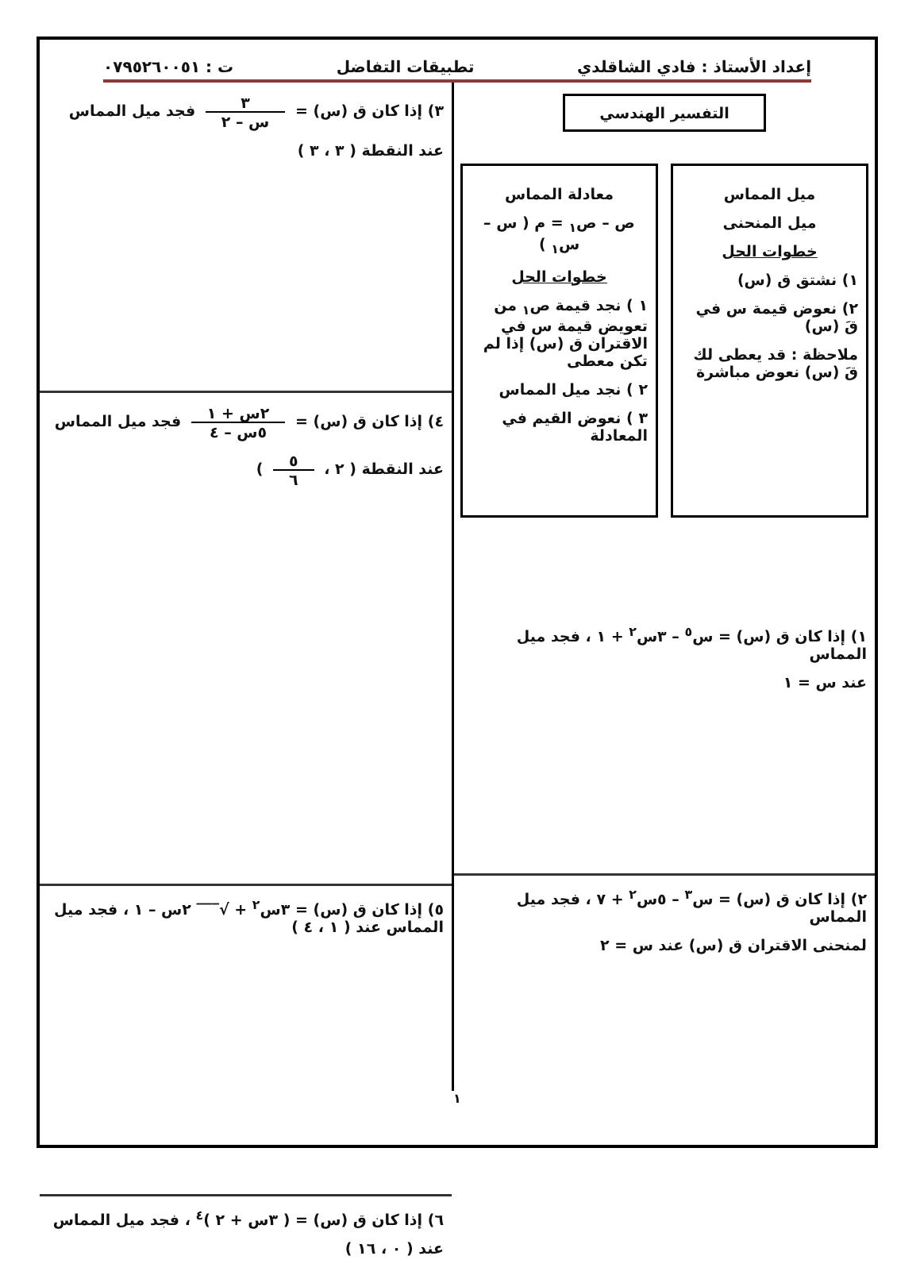إعداد الأستاذ : فادي الشاقلدي تطبيقات التفاضل ت : ٠٧٩٥٢٦٠٠٥١
التفسير الهندسي
ميل المماس
ميل المنحنى
خطوات الحل
١) نشتق ق (س)
٢) نعوض قيمة س في قَ (س)
ملاحظة : قد يعطى لك قَ (س) نعوض مباشرة
معادلة المماس
ص – ص<sub>١</sub> = م ( س – س<sub>١</sub> )
خطوات الحل
١ ) نجد قيمة ص<sub>١</sub> من تعويض قيمة س في الاقتران ق (س) إذا لم تكن معطى
٢ ) نجد ميل المماس
٣ ) نعوض القيم في المعادلة
١) إذا كان ق (س) = س<sup>٥</sup> – ٣س<sup>٢</sup> + ١ ، فجد ميل المماس
عند س = ١
٢) إذا كان ق (س) = س<sup>٣</sup> – ٥س<sup>٢</sup> + ٧ ، فجد ميل المماس
لمنحنى الاقتران ق (س) عند س = ٢
٣) إذا كان ق (س) = ٣ س – ٢ فجد ميل المماس
عند النقطة ( ٣ ، ٣ )
٤) إذا كان ق (س) = ٢س + ١ ٥س – ٤ فجد ميل المماس
عند النقطة ( ٢ ، ٥ ٦ )
٥) إذا كان ق (س) = ٣س<sup>٢</sup> + √‾‾‾ ٢س – ١ ، فجد ميل المماس عند ( ١ ، ٤ )
٦) إذا كان ق (س) = ( ٣س + ٢ )<sup>٤</sup> ، فجد ميل المماس
عند ( ٠ ، ١٦ )
١